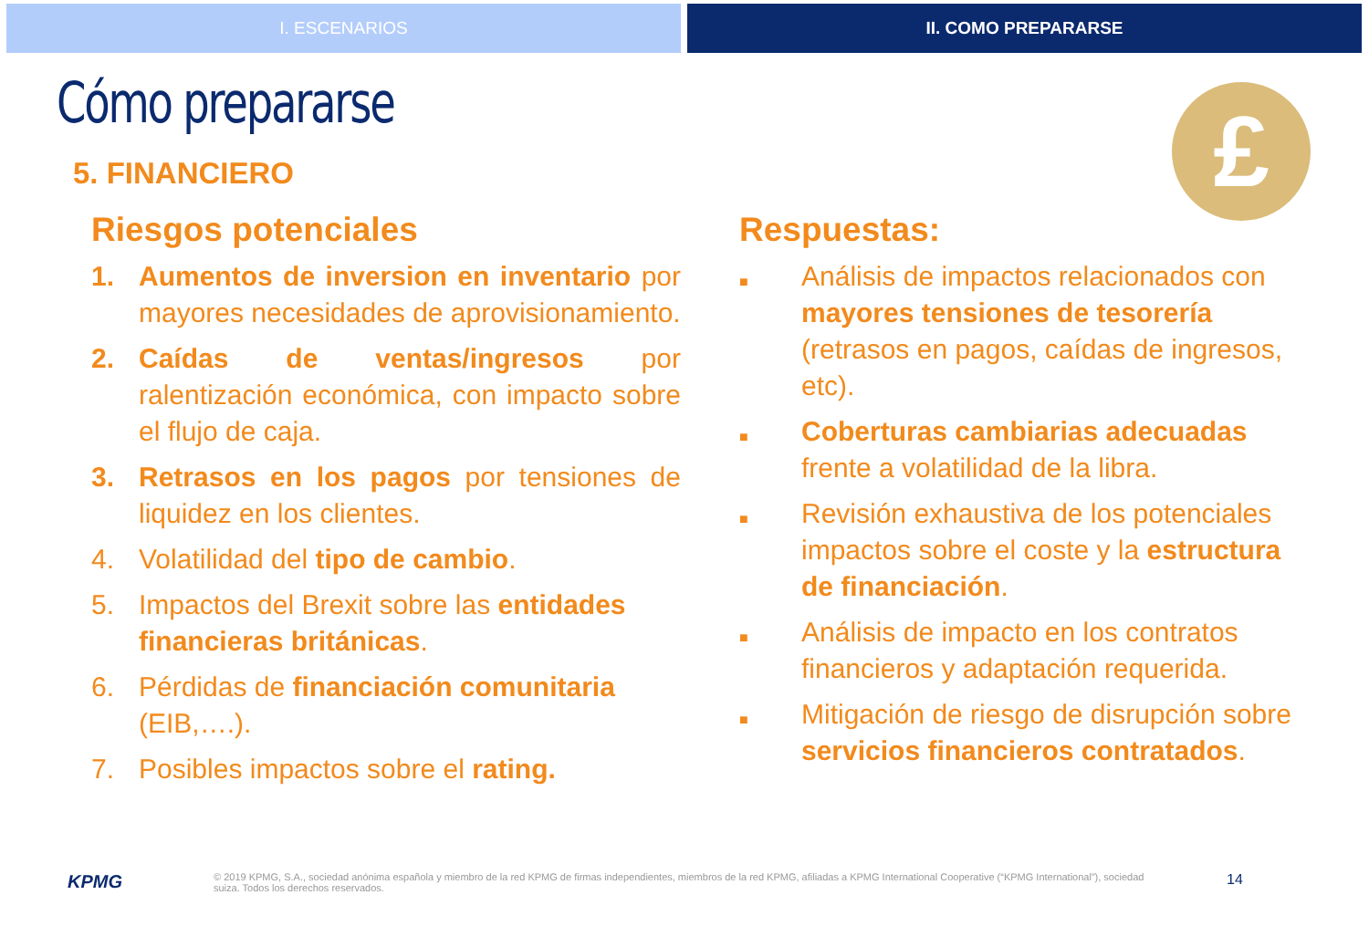I. ESCENARIOS II. COMO PREPARARSE
Cómo prepararse
£
5. FINANCIERO
Riesgos potenciales
1. Aumentos de inversion en inventario por mayores necesidades de aprovisionamiento.
2. Caídas de ventas/ingresos por ralentización económica, con impacto sobre el flujo de caja.
3. Retrasos en los pagos por tensiones de liquidez en los clientes.
4. Volatilidad del tipo de cambio.
5. Impactos del Brexit sobre las entidades financieras británicas.
6. Pérdidas de financiación comunitaria (EIB,….).
7. Posibles impactos sobre el rating.
Respuestas:
■
Análisis de impactos relacionados con mayores tensiones de tesorería (retrasos en pagos, caídas de ingresos, etc).
■
Coberturas cambiarias adecuadas frente a volatilidad de la libra.
■
Revisión exhaustiva de los potenciales impactos sobre el coste y la estructura de financiación.
■
Análisis de impacto en los contratos financieros y adaptación requerida.
■
Mitigación de riesgo de disrupción sobre servicios financieros contratados.
KPMG
© 2019 KPMG, S.A., sociedad anónima española y miembro de la red KPMG de firmas independientes, miembros de la red KPMG, afiliadas a KPMG International Cooperative (“KPMG International”), sociedad suiza. Todos los derechos reservados.
14